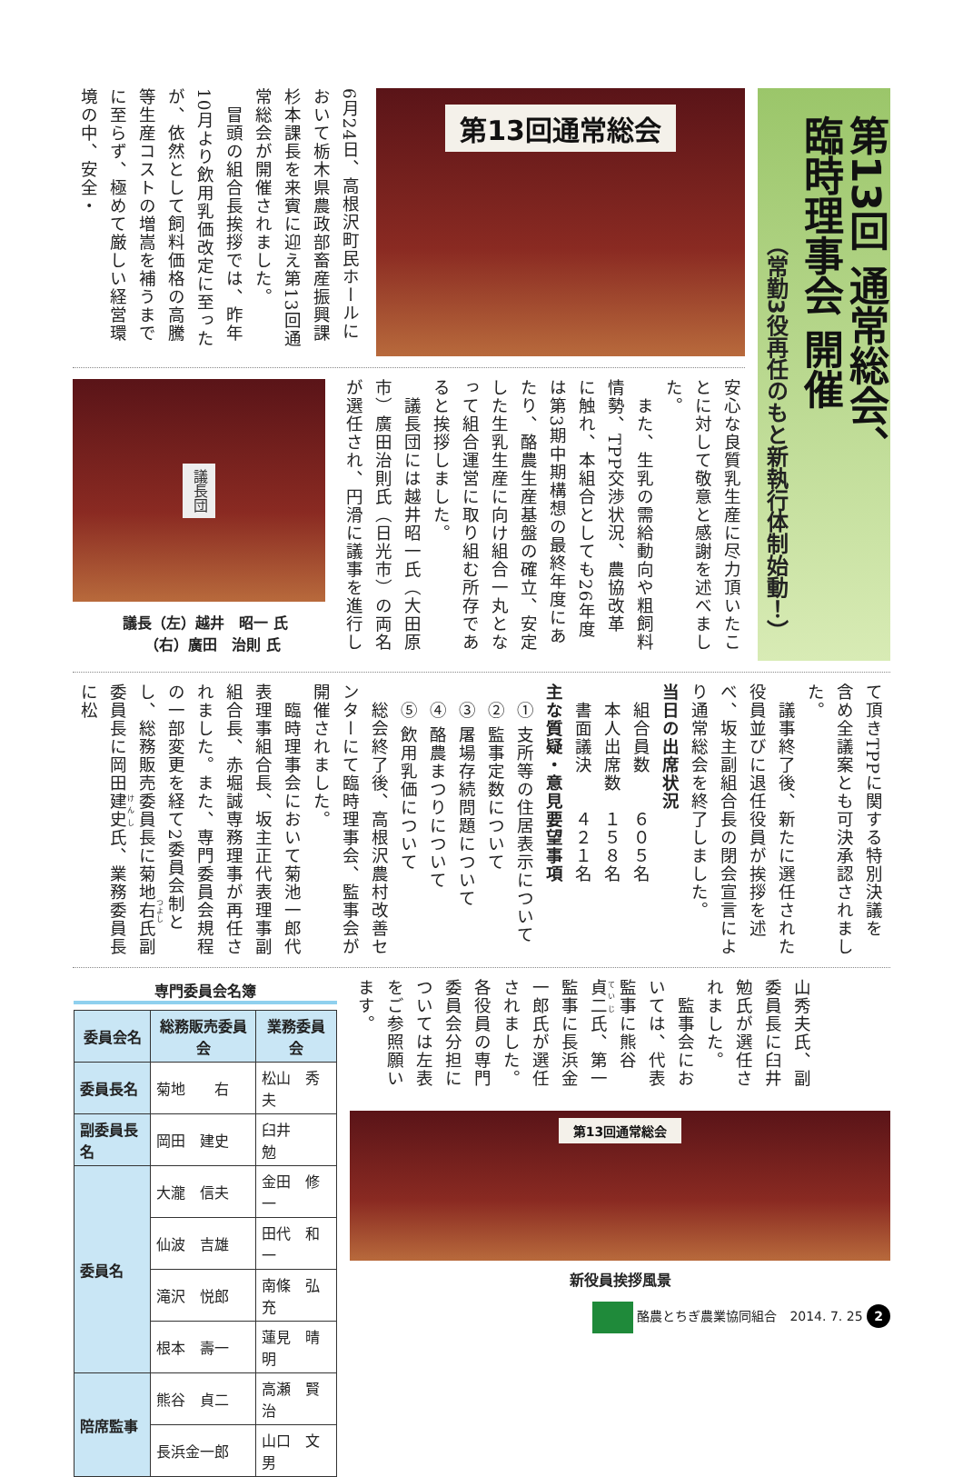第13回 通常総会、
臨時理事会 開催
（常勤3役再任のもと新執行体制始動！）
第13回通常総会
6月24日、高根沢町民ホールにおいて栃木県農政部畜産振興課杉本課長を来賓に迎え第13回通常総会が開催されました。
　冒頭の組合長挨拶では、昨年10月より飲用乳価改定に至ったが、依然として飼料価格の高騰等生産コストの増嵩を補うまでに至らず、極めて厳しい経営環境の中、安全・
安心な良質乳生産に尽力頂いたことに対して敬意と感謝を述べました。
　また、生乳の需給動向や粗飼料情勢、TPP交渉状況、農協改革に触れ、本組合としても26年度は第3期中期構想の最終年度にあたり、酪農生産基盤の確立、安定した生乳生産に向け組合一丸となって組合運営に取り組む所存であると挨拶しました。
　議長団には越井昭一氏（大田原市）廣田治則氏（日光市）の両名が選任され、円滑に議事を進行し
議長団
議長（左）越井　昭一 氏
　　（右）廣田　治則 氏
て頂きTPPに関する特別決議を含め全議案とも可決承認されました。
　議事終了後、新たに選任された役員並びに退任役員が挨拶を述べ、坂主副組合長の閉会宣言により通常総会を終了しました。
当日の出席状況
　組合員数　　６０５名
　本人出席数　１５８名
　書面議決　　４２１名
主な質疑・意見要望事項
　① 支所等の住居表示について
　② 監事定数について
　③ 屠場存続問題について
　④ 酪農まつりについて
　⑤ 飲用乳価について
　総会終了後、高根沢農村改善センターにて臨時理事会、監事会が開催されました。
　臨時理事会において菊池一郎代表理事組合長、坂主正代表理事副組合長、赤堀誠専務理事が再任されました。また、専門委員会規程の一部変更を経て2委員会制とし、総務販売委員長に菊地右氏副委員長に岡田建史氏、業務委員長に松
山秀夫氏、副委員長に臼井勉氏が選任されました。
　監事会においては、代表監事に熊谷貞二氏、第一監事に長浜金一郎氏が選任されました。各役員の専門委員会分担については左表をご参照願います。
第13回通常総会
新役員挨拶風景
専門委員会名簿
| 委員会名 | 総務販売委員会 | 業務委員会 |
| --- | --- | --- |
| 委員長名 | 菊地 右 | 松山 秀夫 |
| 副委員長名 | 岡田 建史 | 臼井 勉 |
| 委員名 | 大瀧 信夫 | 金田 修一 |
| | 仙波 吉雄 | 田代 和一 |
| | 滝沢 悦郎 | 南條 弘充 |
| | 根本 壽一 | 蓮見 晴明 |
| 陪席監事 | 熊谷 貞二 | 高瀬 賢治 |
| | 長浜金一郎 | 山口 文男 |
酪農とちぎ農業協同組合　2014. 7. 25 2